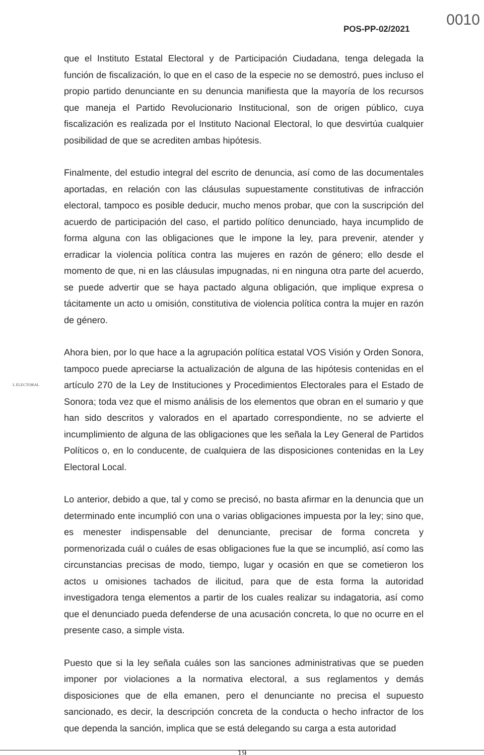0010
POS-PP-02/2021
que el Instituto Estatal Electoral y de Participación Ciudadana, tenga delegada la función de fiscalización, lo que en el caso de la especie no se demostró, pues incluso el propio partido denunciante en su denuncia manifiesta que la mayoría de los recursos que maneja el Partido Revolucionario Institucional, son de origen público, cuya fiscalización es realizada por el Instituto Nacional Electoral, lo que desvirtúa cualquier posibilidad de que se acrediten ambas hipótesis.
Finalmente, del estudio integral del escrito de denuncia, así como de las documentales aportadas, en relación con las cláusulas supuestamente constitutivas de infracción electoral, tampoco es posible deducir, mucho menos probar, que con la suscripción del acuerdo de participación del caso, el partido político denunciado, haya incumplido de forma alguna con las obligaciones que le impone la ley, para prevenir, atender y erradicar la violencia política contra las mujeres en razón de género; ello desde el momento de que, ni en las cláusulas impugnadas, ni en ninguna otra parte del acuerdo, se puede advertir que se haya pactado alguna obligación, que implique expresa o tácitamente un acto u omisión, constitutiva de violencia política contra la mujer en razón de género.
Ahora bien, por lo que hace a la agrupación política estatal VOS Visión y Orden Sonora, tampoco puede apreciarse la actualización de alguna de las hipótesis contenidas en el artículo 270 de la Ley de Instituciones y Procedimientos Electorales para el Estado de Sonora; toda vez que el mismo análisis de los elementos que obran en el sumario y que han sido descritos y valorados en el apartado correspondiente, no se advierte el incumplimiento de alguna de las obligaciones que les señala la Ley General de Partidos Políticos o, en lo conducente, de cualquiera de las disposiciones contenidas en la Ley Electoral Local.
Lo anterior, debido a que, tal y como se precisó, no basta afirmar en la denuncia que un determinado ente incumplió con una o varias obligaciones impuesta por la ley; sino que, es menester indispensable del denunciante, precisar de forma concreta y pormenorizada cuál o cuáles de esas obligaciones fue la que se incumplió, así como las circunstancias precisas de modo, tiempo, lugar y ocasión en que se cometieron los actos u omisiones tachados de ilicitud, para que de esta forma la autoridad investigadora tenga elementos a partir de los cuales realizar su indagatoria, así como que el denunciado pueda defenderse de una acusación concreta, lo que no ocurre en el presente caso, a simple vista.
Puesto que si la ley señala cuáles son las sanciones administrativas que se pueden imponer por violaciones a la normativa electoral, a sus reglamentos y demás disposiciones que de ella emanen, pero el denunciante no precisa el supuesto sancionado, es decir, la descripción concreta de la conducta o hecho infractor de los que dependa la sanción, implica que se está delegando su carga a esta autoridad
L ELECTORAL
19